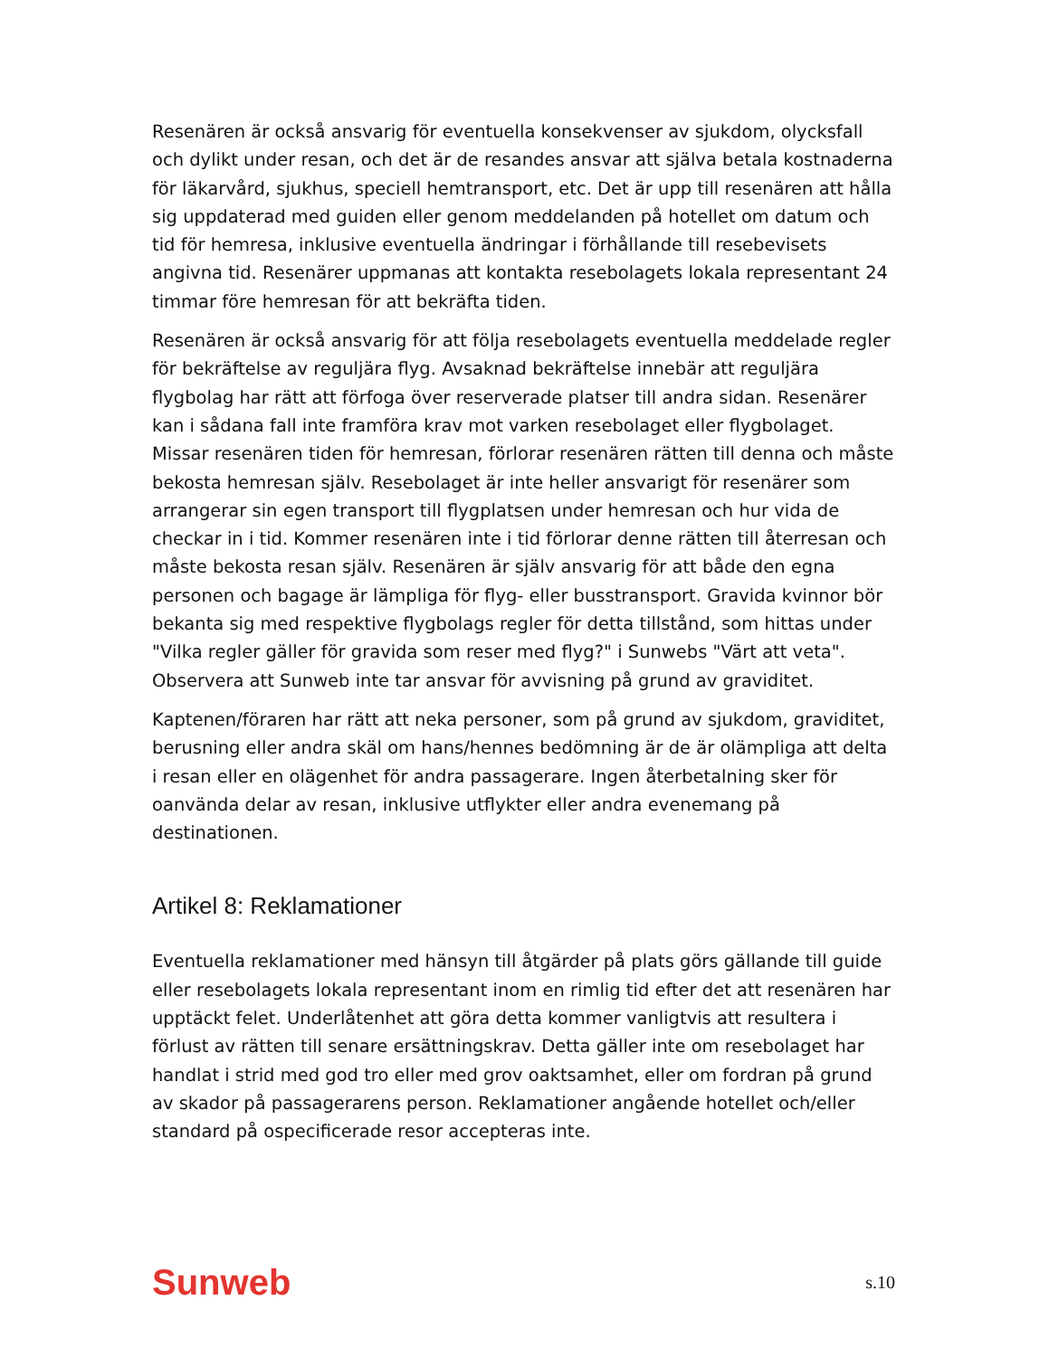Resenären är också ansvarig för eventuella konsekvenser av sjukdom, olycksfall och dylikt under resan, och det är de resandes ansvar att själva betala kostnaderna för läkarvård, sjukhus, speciell hemtransport, etc. Det är upp till resenären att hålla sig uppdaterad med guiden eller genom meddelanden på hotellet om datum och tid för hemresa, inklusive eventuella ändringar i förhållande till resebevisets angivna tid. Resenärer uppmanas att kontakta resebolagets lokala representant 24 timmar före hemresan för att bekräfta tiden.
Resenären är också ansvarig för att följa resebolagets eventuella meddelade regler för bekräftelse av reguljära flyg. Avsaknad bekräftelse innebär att reguljära flygbolag har rätt att förfoga över reserverade platser till andra sidan. Resenärer kan i sådana fall inte framföra krav mot varken resebolaget eller flygbolaget. Missar resenären tiden för hemresan, förlorar resenären rätten till denna och måste bekosta hemresan själv. Resebolaget är inte heller ansvarigt för resenärer som arrangerar sin egen transport till flygplatsen under hemresan och hur vida de checkar in i tid. Kommer resenären inte i tid förlorar denne rätten till återresan och måste bekosta resan själv. Resenären är själv ansvarig för att både den egna personen och bagage är lämpliga för flyg- eller busstransport. Gravida kvinnor bör bekanta sig med respektive flygbolags regler för detta tillstånd, som hittas under "Vilka regler gäller för gravida som reser med flyg?" i Sunwebs "Värt att veta". Observera att Sunweb inte tar ansvar för avvisning på grund av graviditet.
Kaptenen/föraren har rätt att neka personer, som på grund av sjukdom, graviditet, berusning eller andra skäl om hans/hennes bedömning är de är olämpliga att delta i resan eller en olägenhet för andra passagerare. Ingen återbetalning sker för oanvända delar av resan, inklusive utflykter eller andra evenemang på destinationen.
Artikel 8: Reklamationer
Eventuella reklamationer med hänsyn till åtgärder på plats görs gällande till guide eller resebolagets lokala representant inom en rimlig tid efter det att resenären har upptäckt felet. Underlåtenhet att göra detta kommer vanligtvis att resultera i förlust av rätten till senare ersättningskrav. Detta gäller inte om resebolaget har handlat i strid med god tro eller med grov oaktsamhet, eller om fordran på grund av skador på passagerarens person. Reklamationer angående hotellet och/eller standard på ospecificerade resor accepteras inte.
Sunweb s.10